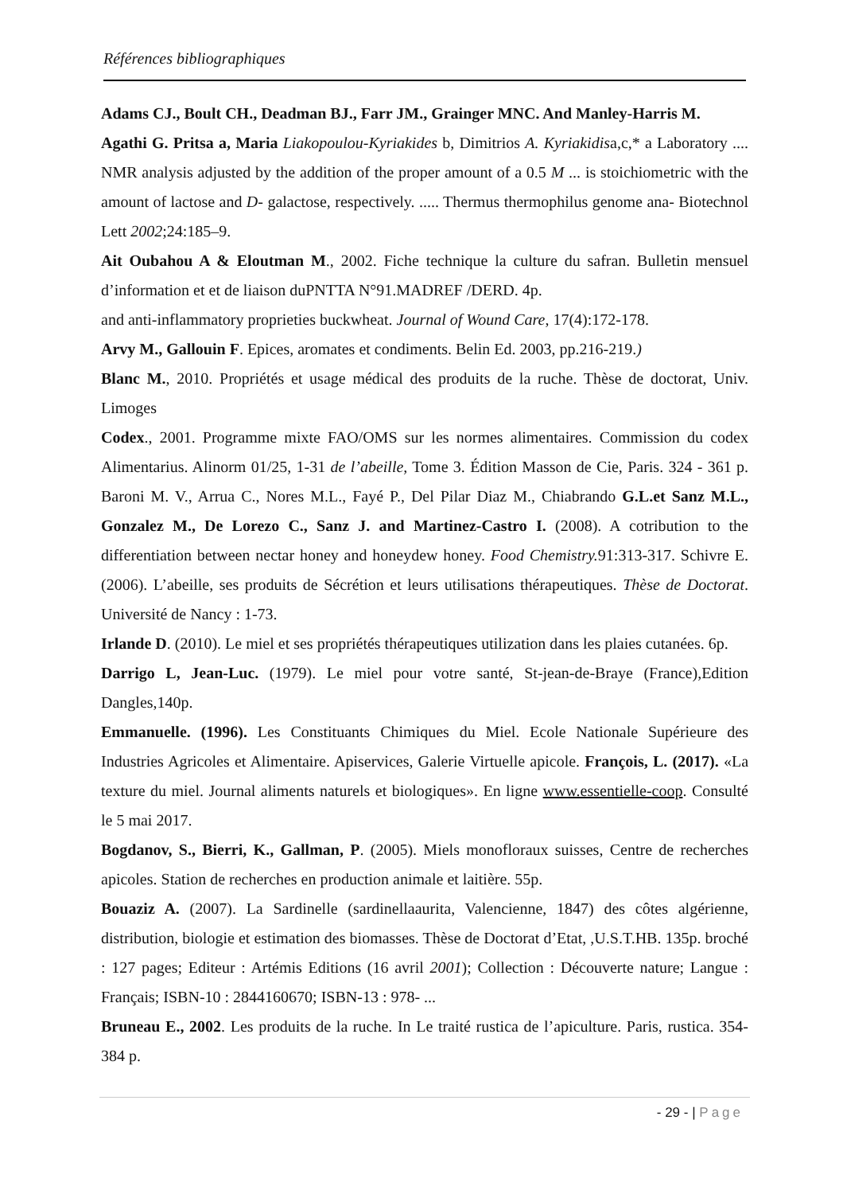Références bibliographiques
Adams CJ., Boult CH., Deadman BJ., Farr JM., Grainger MNC. And Manley-Harris M.
Agathi G. Pritsa a, Maria Liakopoulou-Kyriakides b, Dimitrios A. Kyriakidisa,c,* a Laboratory .... NMR analysis adjusted by the addition of the proper amount of a 0.5 M ... is stoichiometric with the amount of lactose and D- galactose, respectively. ..... Thermus thermophilus genome ana- Biotechnol Lett 2002;24:185–9.
Ait Oubahou A & Eloutman M., 2002. Fiche technique la culture du safran. Bulletin mensuel d’information et et de liaison duPNTTA N°91.MADREF /DERD. 4p.
and anti-inflammatory proprieties buckwheat. Journal of Wound Care, 17(4):172-178.
Arvy M., Gallouin F. Epices, aromates et condiments. Belin Ed. 2003, pp.216-219.)
Blanc M., 2010. Propriétés et usage médical des produits de la ruche. Thèse de doctorat, Univ. Limoges
Codex., 2001. Programme mixte FAO/OMS sur les normes alimentaires. Commission du codex Alimentarius. Alinorm 01/25, 1-31 de l’abeille, Tome 3. Édition Masson de Cie, Paris. 324 - 361 p. Baroni M. V., Arrua C., Nores M.L., Fayé P., Del Pilar Diaz M., Chiabrando G.L.et Sanz M.L., Gonzalez M., De Lorezo C., Sanz J. and Martinez-Castro I. (2008). A cotribution to the differentiation between nectar honey and honeydew honey. Food Chemistry. 91:313-317. Schivre E. (2006). L’abeille, ses produits de Sécrétion et leurs utilisations thérapeutiques. Thèse de Doctorat. Université de Nancy : 1-73.
Irlande D. (2010). Le miel et ses propriétés thérapeutiques utilization dans les plaies cutanées. 6p.
Darrigo L, Jean-Luc. (1979). Le miel pour votre santé, St-jean-de-Braye (France),Edition Dangles,140p.
Emmanuelle. (1996). Les Constituants Chimiques du Miel. Ecole Nationale Supérieure des Industries Agricoles et Alimentaire. Apiservices, Galerie Virtuelle apicole. François, L. (2017). «La texture du miel. Journal aliments naturels et biologiques». En ligne www.essentielle-coop. Consulté le 5 mai 2017.
Bogdanov, S., Bierri, K., Gallman, P. (2005). Miels monofloraux suisses, Centre de recherches apicoles. Station de recherches en production animale et laitière. 55p.
Bouaziz A. (2007). La Sardinelle (sardinellaaurita, Valencienne, 1847) des côtes algérienne, distribution, biologie et estimation des biomasses. Thèse de Doctorat d’Etat, ,U.S.T.HB. 135p. broché : 127 pages; Editeur : Artémis Editions (16 avril 2001); Collection : Découverte nature; Langue : Français; ISBN-10 : 2844160670; ISBN-13 : 978- ...
Bruneau E., 2002. Les produits de la ruche. In Le traité rustica de l’apiculture. Paris, rustica. 354-384 p.
- 29 - | Page